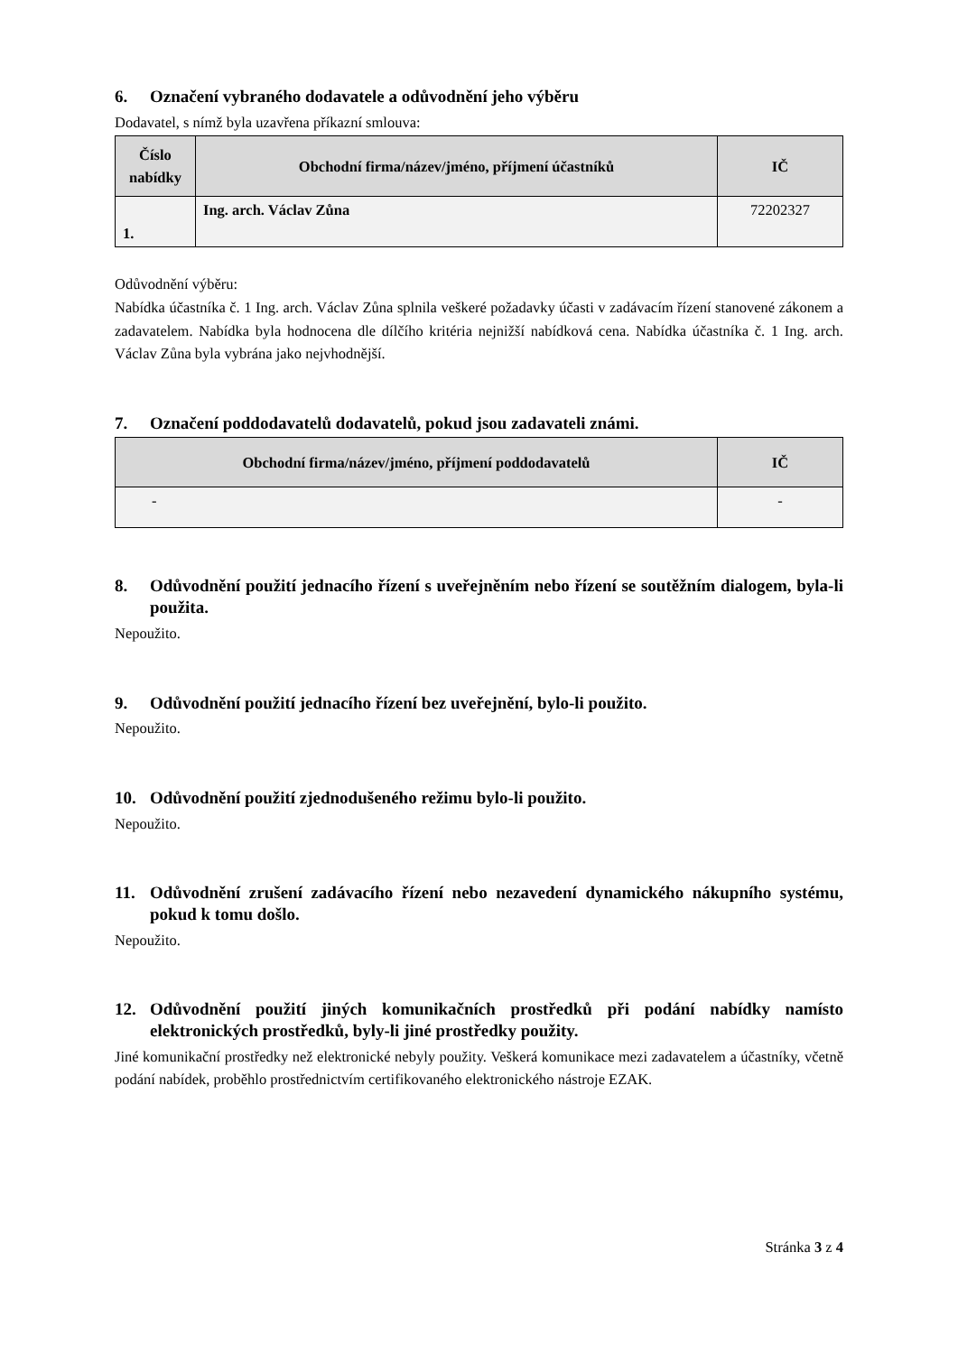6. Označení vybraného dodavatele a odůvodnění jeho výběru
Dodavatel, s nímž byla uzavřena příkazní smlouva:
| Číslo nabídky | Obchodní firma/název/jméno, příjmení účastníků | IČ |
| --- | --- | --- |
| 1. | Ing. arch. Václav Zůna | 72202327 |
Odůvodnění výběru:
Nabídka účastníka č. 1 Ing. arch. Václav Zůna splnila veškeré požadavky účasti v zadávacím řízení stanovené zákonem a zadavatelem. Nabídka byla hodnocena dle dílčího kritéria nejnižší nabídková cena. Nabídka účastníka č. 1 Ing. arch. Václav Zůna byla vybrána jako nejvhodnější.
7. Označení poddodavatelů dodavatelů, pokud jsou zadavateli známi.
| Obchodní firma/název/jméno, příjmení poddodavatelů | IČ |
| --- | --- |
| - | - |
8. Odůvodnění použití jednacího řízení s uveřejněním nebo řízení se soutěžním dialogem, byla-li použita.
Nepoužito.
9. Odůvodnění použití jednacího řízení bez uveřejnění, bylo-li použito.
Nepoužito.
10. Odůvodnění použití zjednodušeného režimu bylo-li použito.
Nepoužito.
11. Odůvodnění zrušení zadávacího řízení nebo nezavedení dynamického nákupního systému, pokud k tomu došlo.
Nepoužito.
12. Odůvodnění použití jiných komunikačních prostředků při podání nabídky namísto elektronických prostředků, byly-li jiné prostředky použity.
Jiné komunikační prostředky než elektronické nebyly použity. Veškerá komunikace mezi zadavatelem a účastníky, včetně podání nabídek, proběhlo prostřednictvím certifikovaného elektronického nástroje EZAK.
Stránka 3 z 4